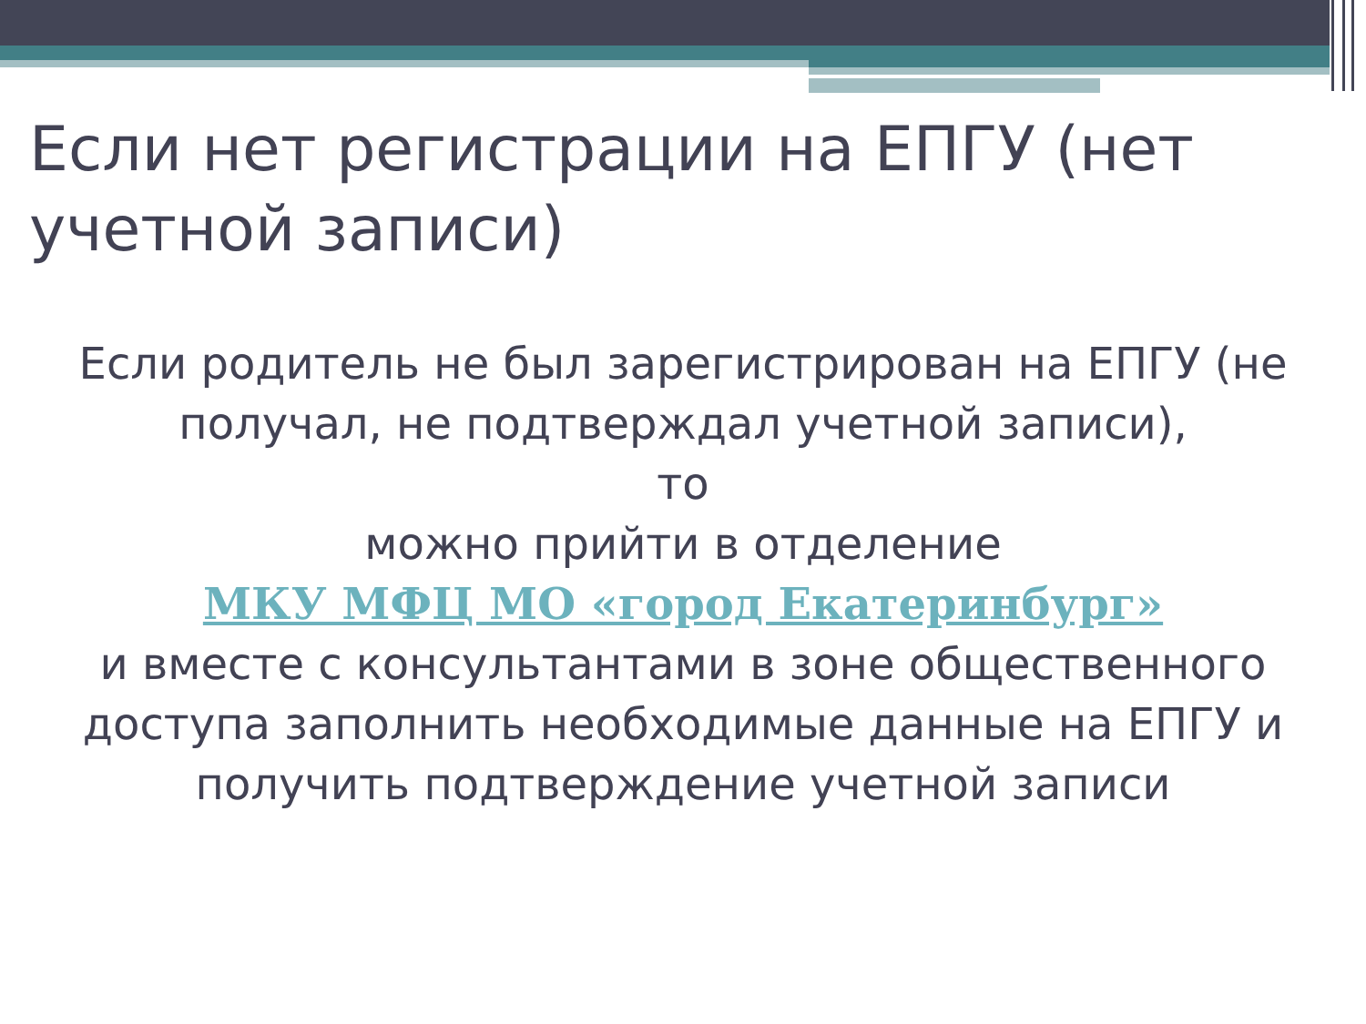Если нет регистрации на ЕПГУ (нет учетной записи)
Если родитель не был зарегистрирован на ЕПГУ (не получал, не подтверждал учетной записи),
то
можно прийти в отделение
МКУ МФЦ МО «город Екатеринбург»
и вместе с консультантами в зоне общественного доступа заполнить необходимые данные на ЕПГУ и получить подтверждение учетной записи